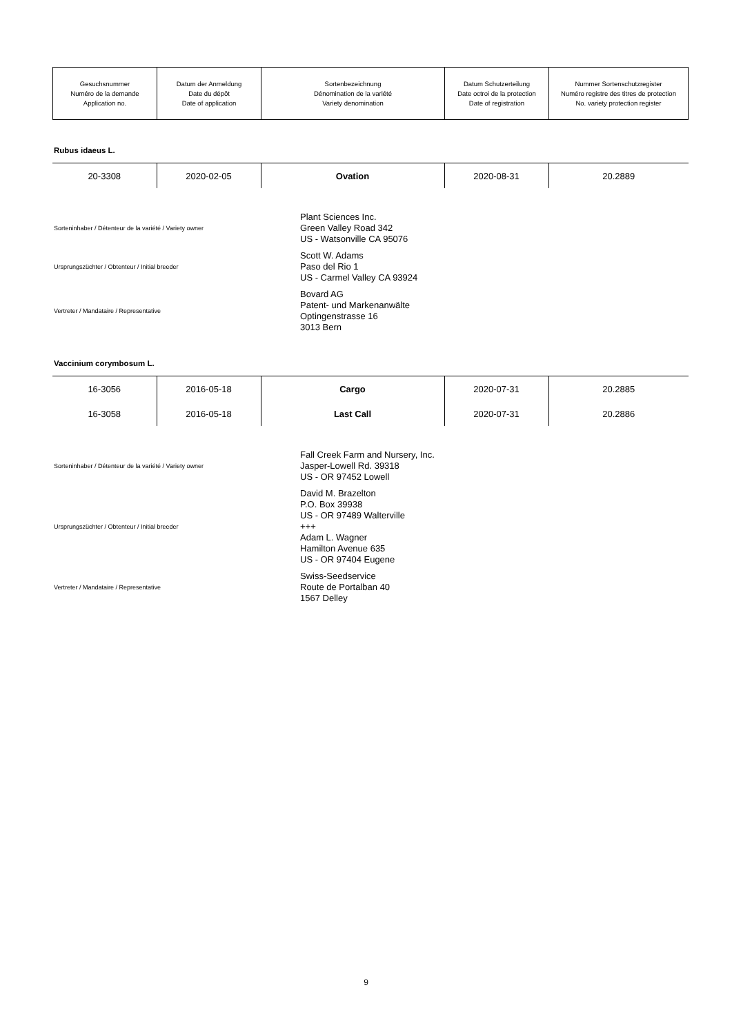| Gesuchsnummer Numéro de la demande Application no. | Datum der Anmeldung Date du dépôt Date of application | Sortenbezeichnung Dénomination de la variété Variety denomination | Datum Schutzerteilung Date octroi de la protection Date of registration | Nummer Sortenschutzregister Numéro registre des titres de protection No. variety protection register |
Rubus idaeus L.
| 20-3308 | 2020-02-05 | Ovation | 2020-08-31 | 20.2889 |
Sorteninhaber / Détenteur de la variété / Variety owner
Plant Sciences Inc.
Green Valley Road 342
US - Watsonville CA 95076
Ursprungszüchter / Obtenteur / Initial breeder
Scott W. Adams
Paso del Rio 1
US - Carmel Valley CA 93924
Vertreter / Mandataire / Representative
Bovard AG
Patent- und Markenanwälte
Optingenstrasse 16
3013 Bern
Vaccinium corymbosum L.
| 16-3056 | 2016-05-18 | Cargo | 2020-07-31 | 20.2885 |
| 16-3058 | 2016-05-18 | Last Call | 2020-07-31 | 20.2886 |
Sorteninhaber / Détenteur de la variété / Variety owner
Fall Creek Farm and Nursery, Inc.
Jasper-Lowell Rd. 39318
US - OR 97452 Lowell
Ursprungszüchter / Obtenteur / Initial breeder
David M. Brazelton
P.O. Box 39938
US - OR 97489 Walterville
+++
Adam L. Wagner
Hamilton Avenue 635
US - OR 97404 Eugene
Vertreter / Mandataire / Representative
Swiss-Seedservice
Route de Portalban 40
1567 Delley
9